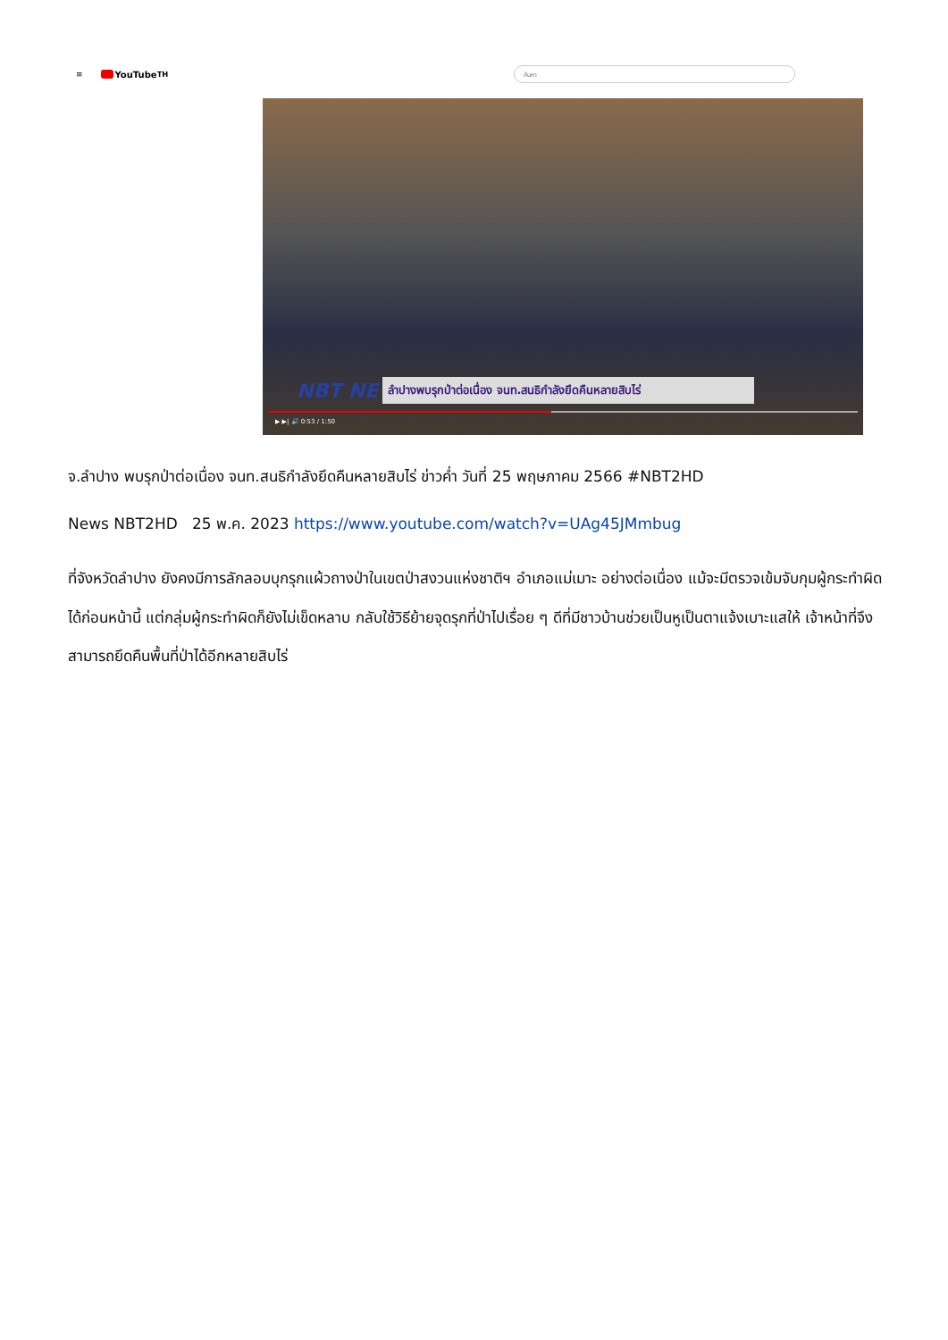≡
YouTube<sup>TH</sup>
ค้นหา
NBT NEWS ลำปางพบรุกป่าต่อเนื่อง จนท.สนธิกำลังยึดคืนหลายสิบไร่
▶ ▶| 🔊 0:53 / 1:50
จ.ลำปาง พบรุกป่าต่อเนื่อง จนท.สนธิกำลังยึดคืนหลายสิบไร่ ข่าวค่ำ วันที่ 25 พฤษภาคม 2566 #NBT2HD
News NBT2HD 25 พ.ค. 2023 https://www.youtube.com/watch?v=UAg45JMmbug
ที่จังหวัดลำปาง ยังคงมีการลักลอบบุกรุกแผ้วถางป่าในเขตป่าสงวนแห่งชาติฯ อำเภอแม่เมาะ อย่างต่อเนื่อง แม้จะมีตรวจเข้มจับกุมผู้กระทำผิดได้ก่อนหน้านี้ แต่กลุ่มผู้กระทำผิดก็ยังไม่เข็ดหลาบ กลับใช้วิธีย้ายจุดรุกที่ป่าไปเรื่อย ๆ ดีที่มีชาวบ้านช่วยเป็นหูเป็นตาแจ้งเบาะแสให้ เจ้าหน้าที่จึงสามารถยึดคืนพื้นที่ป่าได้อีกหลายสิบไร่